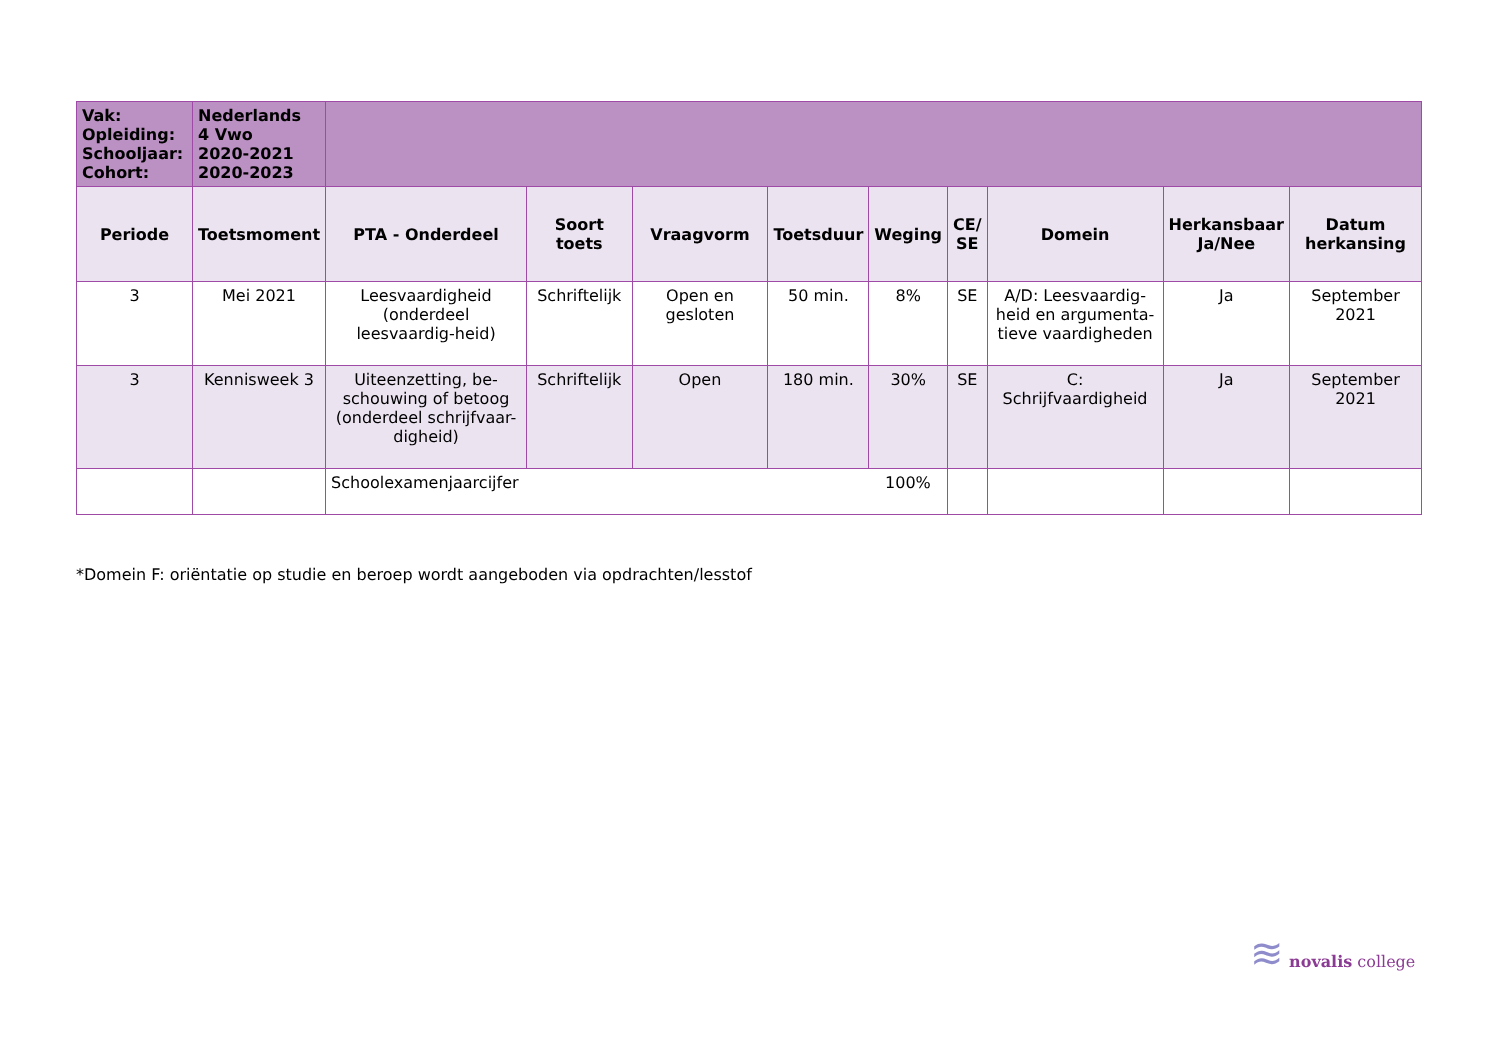| Vak: Opleiding: Schooljaar: Cohort: | Nederlands 4 Vwo 2020-2021 2020-2023 | | | | | | | | | |
| Periode | Toetsmoment | PTA - Onderdeel | Soort toets | Vraagvorm | Toetsduur | Weging | CE/ SE | Domein | Herkansbaar Ja/Nee | Datum herkansing |
| 3 | Mei 2021 | Leesvaardigheid (onderdeel leesvaardig-heid) | Schriftelijk | Open en gesloten | 50 min. | 8% | SE | A/D: Leesvaardig-heid en argumenta-tieve vaardigheden | Ja | September 2021 |
| 3 | Kennisweek 3 | Uiteenzetting, be-schouwing of betoog (onderdeel schrijfvaar-digheid) | Schriftelijk | Open | 180 min. | 30% | SE | C: Schrijfvaardigheid | Ja | September 2021 |
| | | Schoolexamenjaarcijfer | | | | 100% | | | | |
*Domein F: oriëntatie op studie en beroep wordt aangeboden via opdrachten/lesstof
≋ novalis college